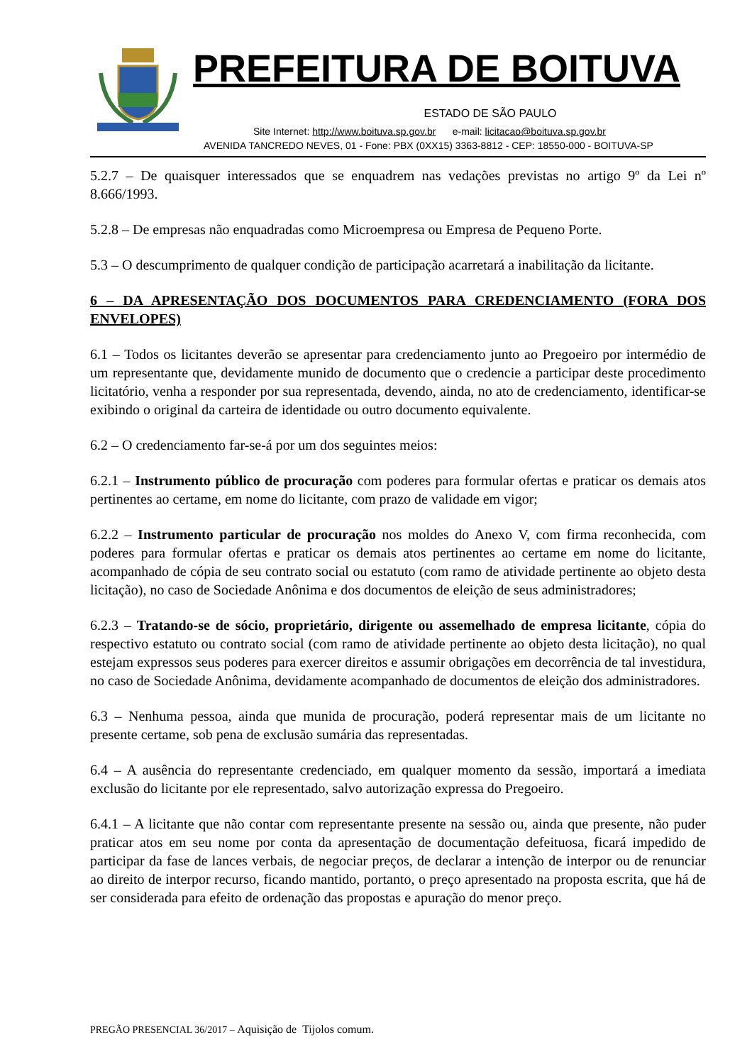PREFEITURA DE BOITUVA
ESTADO DE SÃO PAULO
Site Internet: http://www.boituva.sp.gov.br e-mail: licitacao@boituva.sp.gov.br
AVENIDA TANCREDO NEVES, 01 - Fone: PBX (0XX15) 3363-8812 - CEP: 18550-000 - BOITUVA-SP
5.2.7 – De quaisquer interessados que se enquadrem nas vedações previstas no artigo 9º da Lei nº 8.666/1993.
5.2.8 – De empresas não enquadradas como Microempresa ou Empresa de Pequeno Porte.
5.3 – O descumprimento de qualquer condição de participação acarretará a inabilitação da licitante.
6 – DA APRESENTAÇÃO DOS DOCUMENTOS PARA CREDENCIAMENTO (FORA DOS ENVELOPES)
6.1 – Todos os licitantes deverão se apresentar para credenciamento junto ao Pregoeiro por intermédio de um representante que, devidamente munido de documento que o credencie a participar deste procedimento licitatório, venha a responder por sua representada, devendo, ainda, no ato de credenciamento, identificar-se exibindo o original da carteira de identidade ou outro documento equivalente.
6.2 – O credenciamento far-se-á por um dos seguintes meios:
6.2.1 – Instrumento público de procuração com poderes para formular ofertas e praticar os demais atos pertinentes ao certame, em nome do licitante, com prazo de validade em vigor;
6.2.2 – Instrumento particular de procuração nos moldes do Anexo V, com firma reconhecida, com poderes para formular ofertas e praticar os demais atos pertinentes ao certame em nome do licitante, acompanhado de cópia de seu contrato social ou estatuto (com ramo de atividade pertinente ao objeto desta licitação), no caso de Sociedade Anônima e dos documentos de eleição de seus administradores;
6.2.3 – Tratando-se de sócio, proprietário, dirigente ou assemelhado de empresa licitante, cópia do respectivo estatuto ou contrato social (com ramo de atividade pertinente ao objeto desta licitação), no qual estejam expressos seus poderes para exercer direitos e assumir obrigações em decorrência de tal investidura, no caso de Sociedade Anônima, devidamente acompanhado de documentos de eleição dos administradores.
6.3 – Nenhuma pessoa, ainda que munida de procuração, poderá representar mais de um licitante no presente certame, sob pena de exclusão sumária das representadas.
6.4 – A ausência do representante credenciado, em qualquer momento da sessão, importará a imediata exclusão do licitante por ele representado, salvo autorização expressa do Pregoeiro.
6.4.1 – A licitante que não contar com representante presente na sessão ou, ainda que presente, não puder praticar atos em seu nome por conta da apresentação de documentação defeituosa, ficará impedido de participar da fase de lances verbais, de negociar preços, de declarar a intenção de interpor ou de renunciar ao direito de interpor recurso, ficando mantido, portanto, o preço apresentado na proposta escrita, que há de ser considerada para efeito de ordenação das propostas e apuração do menor preço.
PREGÃO PRESENCIAL 36/2017 – Aquisição de Tijolos comum.